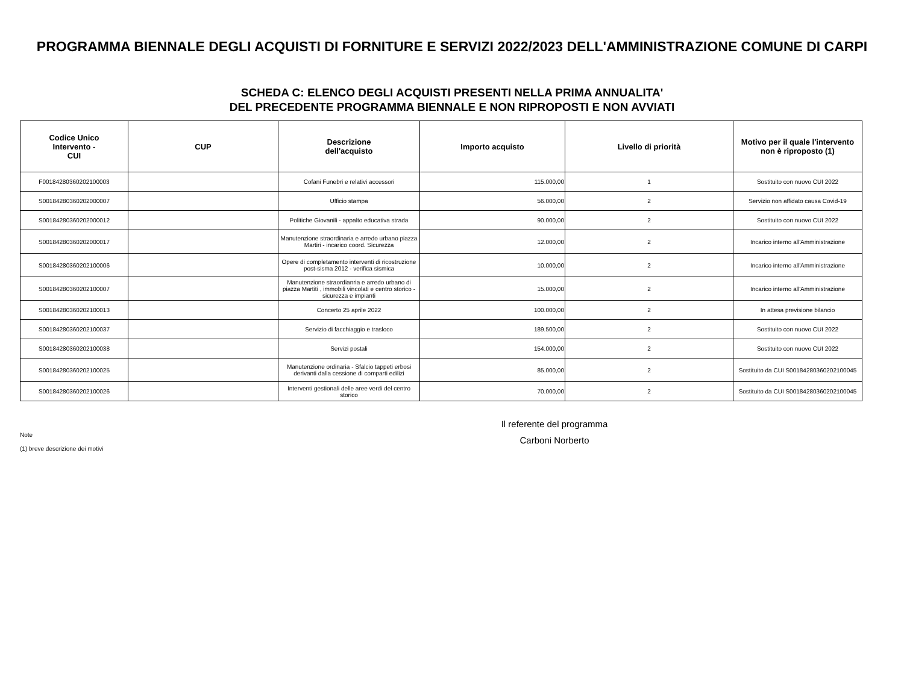PROGRAMMA BIENNALE DEGLI ACQUISTI DI FORNITURE E SERVIZI 2022/2023 DELL'AMMINISTRAZIONE COMUNE DI CARPI
SCHEDA C: ELENCO DEGLI ACQUISTI PRESENTI NELLA PRIMA ANNUALITA'
DEL PRECEDENTE PROGRAMMA BIENNALE E NON RIPROPOSTI E NON AVVIATI
| Codice Unico Intervento - CUI | CUP | Descrizione dell'acquisto | Importo acquisto | Livello di priorità | Motivo per il quale l'intervento non è riproposto (1) |
| --- | --- | --- | --- | --- | --- |
| F00184280360202100003 | | Cofani Funebri e relativi accessori | 115.000,00 | 1 | Sostituito con nuovo CUI 2022 |
| S00184280360202000007 | | Ufficio stampa | 56.000,00 | 2 | Servizio non affidato causa Covid-19 |
| S00184280360202000012 | | Politiche Giovanili - appalto educativa strada | 90.000,00 | 2 | Sostituito con nuovo CUI 2022 |
| S00184280360202000017 | | Manutenzione straordinaria e arredo urbano piazza Martiri - incarico coord. Sicurezza | 12.000,00 | 2 | Incarico interno all'Amministrazione |
| S00184280360202100006 | | Opere di completamento interventi di ricostruzione post-sisma 2012 - verifica sismica | 10.000,00 | 2 | Incarico interno all'Amministrazione |
| S00184280360202100007 | | Manutenzione straordianria e arredo urbano di piazza Martiti , immobili vincolati e centro storico - sicurezza e impianti | 15.000,00 | 2 | Incarico interno all'Amministrazione |
| S00184280360202100013 | | Concerto 25 aprile 2022 | 100.000,00 | 2 | In attesa previsione bilancio |
| S00184280360202100037 | | Servizio di facchiaggio e trasloco | 189.500,00 | 2 | Sostituito con nuovo CUI 2022 |
| S00184280360202100038 | | Servizi postali | 154.000,00 | 2 | Sostituito con nuovo CUI 2022 |
| S00184280360202100025 | | Manutenzione ordinaria - Sfalcio tappeti erbosi derivanti dalla cessione di comparti edilizi | 85.000,00 | 2 | Sostituito da CUI S00184280360202100045 |
| S00184280360202100026 | | Interventi gestionali delle aree verdi del centro storico | 70.000,00 | 2 | Sostituito da CUI S00184280360202100045 |
Il referente del programma
Carboni Norberto
Note
(1) breve descrizione dei motivi